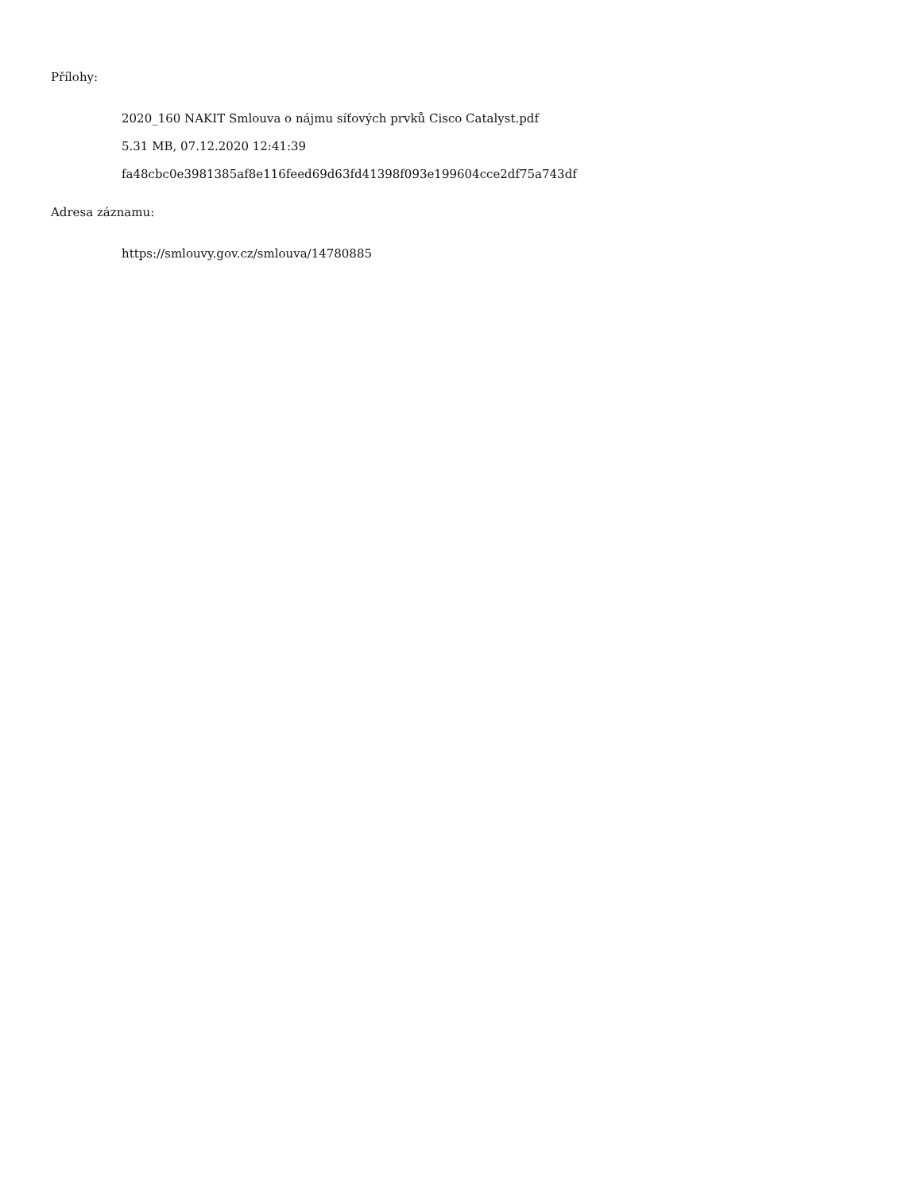Přílohy:
2020_160 NAKIT Smlouva o nájmu síťových prvků Cisco Catalyst.pdf
5.31 MB, 07.12.2020 12:41:39
fa48cbc0e3981385af8e116feed69d63fd41398f093e199604cce2df75a743df
Adresa záznamu:
https://smlouvy.gov.cz/smlouva/14780885